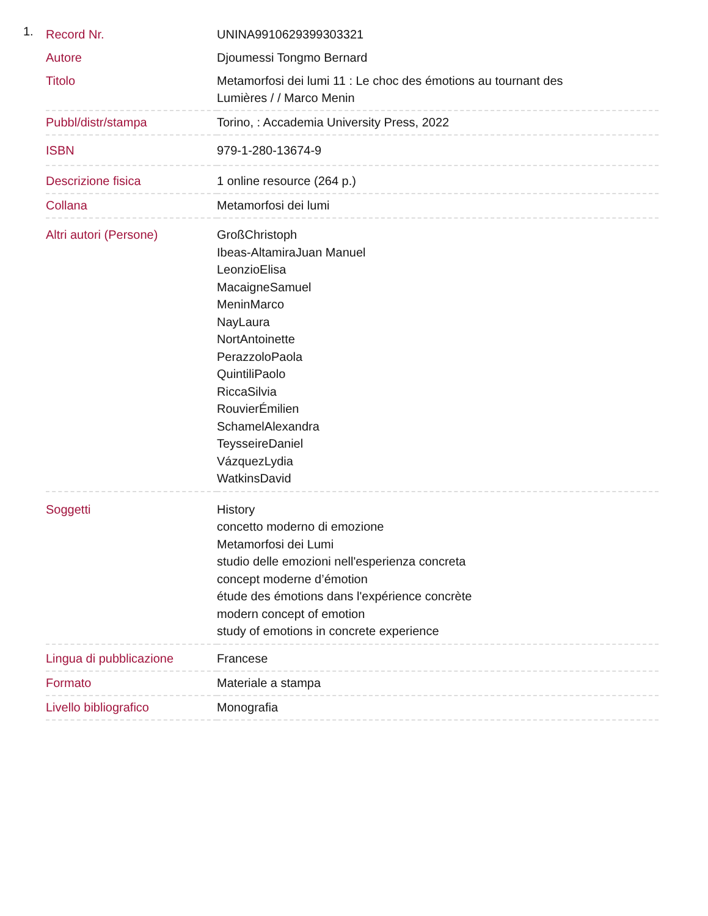1.
| Record Nr. | UNINA9910629399303321 |
| Autore | Djoumessi Tongmo Bernard |
| Titolo | Metamorfosi dei lumi 11 : Le choc des émotions au tournant des Lumières / / Marco Menin |
| Pubbl/distr/stampa | Torino, : Accademia University Press, 2022 |
| ISBN | 979-1-280-13674-9 |
| Descrizione fisica | 1 online resource (264 p.) |
| Collana | Metamorfosi dei lumi |
| Altri autori (Persone) | GroßChristoph Ibeas-AltamiraJuan Manuel LeonzioElisa MacaigneSamuel MeninMarco NayLaura NortAntoinette PerazzoloPaola QuintiliPaolo RiccaSilvia RouvierÉmilien SchamelAlexandra TeysseireDaniel VázquezLydia WatkinsDavid |
| Soggetti | History concetto moderno di emozione Metamorfosi dei Lumi studio delle emozioni nell'esperienza concreta concept moderne d’émotion étude des émotions dans l'expérience concrète modern concept of emotion study of emotions in concrete experience |
| Lingua di pubblicazione | Francese |
| Formato | Materiale a stampa |
| Livello bibliografico | Monografia |